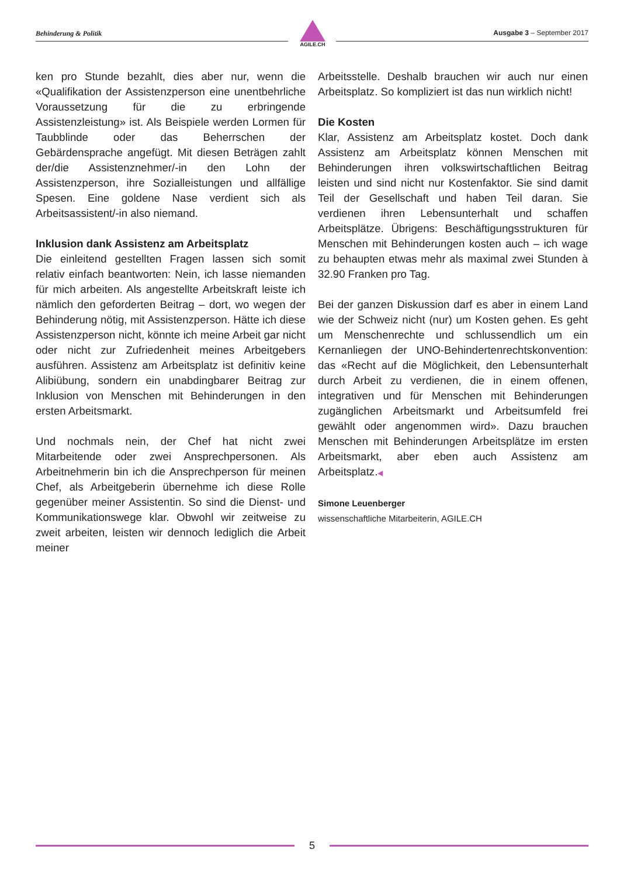Behinderung & Politik
AGILE.CH
Ausgabe 3 – September 2017
ken pro Stunde bezahlt, dies aber nur, wenn die «Qualifikation der Assistenzperson eine unentbehrliche Voraussetzung für die zu erbringende Assistenzleistung» ist. Als Beispiele werden Lormen für Taubblinde oder das Beherrschen der Gebärdensprache angefügt. Mit diesen Beträgen zahlt der/die Assistenznehmer/-in den Lohn der Assistenzperson, ihre Sozialleistungen und allfällige Spesen. Eine goldene Nase verdient sich als Arbeitsassistent/-in also niemand.
Inklusion dank Assistenz am Arbeitsplatz
Die einleitend gestellten Fragen lassen sich somit relativ einfach beantworten: Nein, ich lasse niemanden für mich arbeiten. Als angestellte Arbeitskraft leiste ich nämlich den geforderten Beitrag – dort, wo wegen der Behinderung nötig, mit Assistenzperson. Hätte ich diese Assistenzperson nicht, könnte ich meine Arbeit gar nicht oder nicht zur Zufriedenheit meines Arbeitgebers ausführen. Assistenz am Arbeitsplatz ist definitiv keine Alibiübung, sondern ein unabdingbarer Beitrag zur Inklusion von Menschen mit Behinderungen in den ersten Arbeitsmarkt.
Und nochmals nein, der Chef hat nicht zwei Mitarbeitende oder zwei Ansprechpersonen. Als Arbeitnehmerin bin ich die Ansprechperson für meinen Chef, als Arbeitgeberin übernehme ich diese Rolle gegenüber meiner Assistentin. So sind die Dienst- und Kommunikationswege klar. Obwohl wir zeitweise zu zweit arbeiten, leisten wir dennoch lediglich die Arbeit meiner
Arbeitsstelle. Deshalb brauchen wir auch nur einen Arbeitsplatz. So kompliziert ist das nun wirklich nicht!
Die Kosten
Klar, Assistenz am Arbeitsplatz kostet. Doch dank Assistenz am Arbeitsplatz können Menschen mit Behinderungen ihren volkswirtschaftlichen Beitrag leisten und sind nicht nur Kostenfaktor. Sie sind damit Teil der Gesellschaft und haben Teil daran. Sie verdienen ihren Lebensunterhalt und schaffen Arbeitsplätze. Übrigens: Beschäftigungsstrukturen für Menschen mit Behinderungen kosten auch – ich wage zu behaupten etwas mehr als maximal zwei Stunden à 32.90 Franken pro Tag.
Bei der ganzen Diskussion darf es aber in einem Land wie der Schweiz nicht (nur) um Kosten gehen. Es geht um Menschenrechte und schlussendlich um ein Kernanliegen der UNO-Behindertenrechtskonvention: das «Recht auf die Möglichkeit, den Lebensunterhalt durch Arbeit zu verdienen, die in einem offenen, integrativen und für Menschen mit Behinderungen zugänglichen Arbeitsmarkt und Arbeitsumfeld frei gewählt oder angenommen wird». Dazu brauchen Menschen mit Behinderungen Arbeitsplätze im ersten Arbeitsmarkt, aber eben auch Assistenz am Arbeitsplatz.◀
Simone Leuenberger
wissenschaftliche Mitarbeiterin, AGILE.CH
5